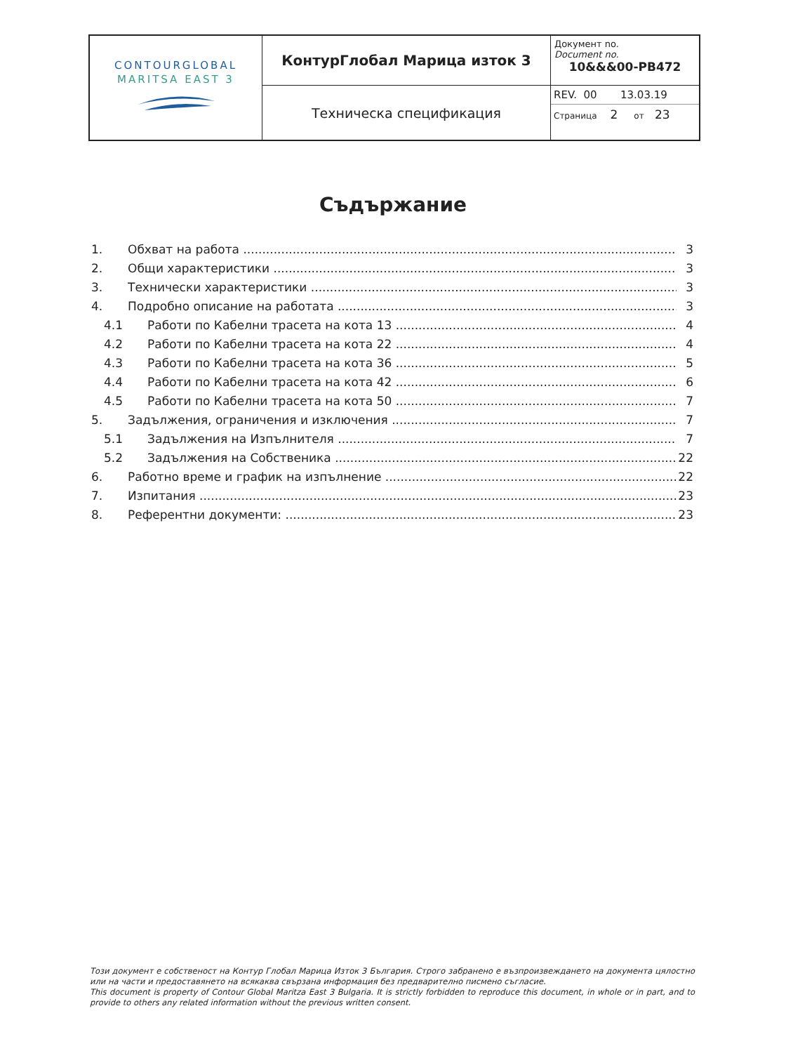| CONTOURGLOBAL MARITSA EAST 3 | КонтурГлобал Марица изток 3 | Документ no. Document no. 10&&&00-PB472 |
| | Техническа спецификация | REV. 00 13.03.19 Страница 2 от 23 |
Съдържание
1. Обхват на работа 3
2. Общи характеристики 3
3. Технически характеристики 3
4. Подробно описание на работата 3
4.1 Работи по Кабелни трасета на кота 13 4
4.2 Работи по Кабелни трасета на кота 22 4
4.3 Работи по Кабелни трасета на кота 36 5
4.4 Работи по Кабелни трасета на кота 42 6
4.5 Работи по Кабелни трасета на кота 50 7
5. Задължения, ограничения и изключения 7
5.1 Задължения на Изпълнителя 7
5.2 Задължения на Собственика 22
6. Работно време и график на изпълнение 22
7. Изпитания 23
8. Референтни документи: 23
Този документ е собственост на Контур Глобал Марица Изток 3 България. Строго забранено е възпроизвеждането на документа цялостно или на части и предоставянето на всякаква свързана информация без предварително писмено съгласие.
This document is property of Contour Global Maritza East 3 Bulgaria. It is strictly forbidden to reproduce this document, in whole or in part, and to provide to others any related information without the previous written consent.